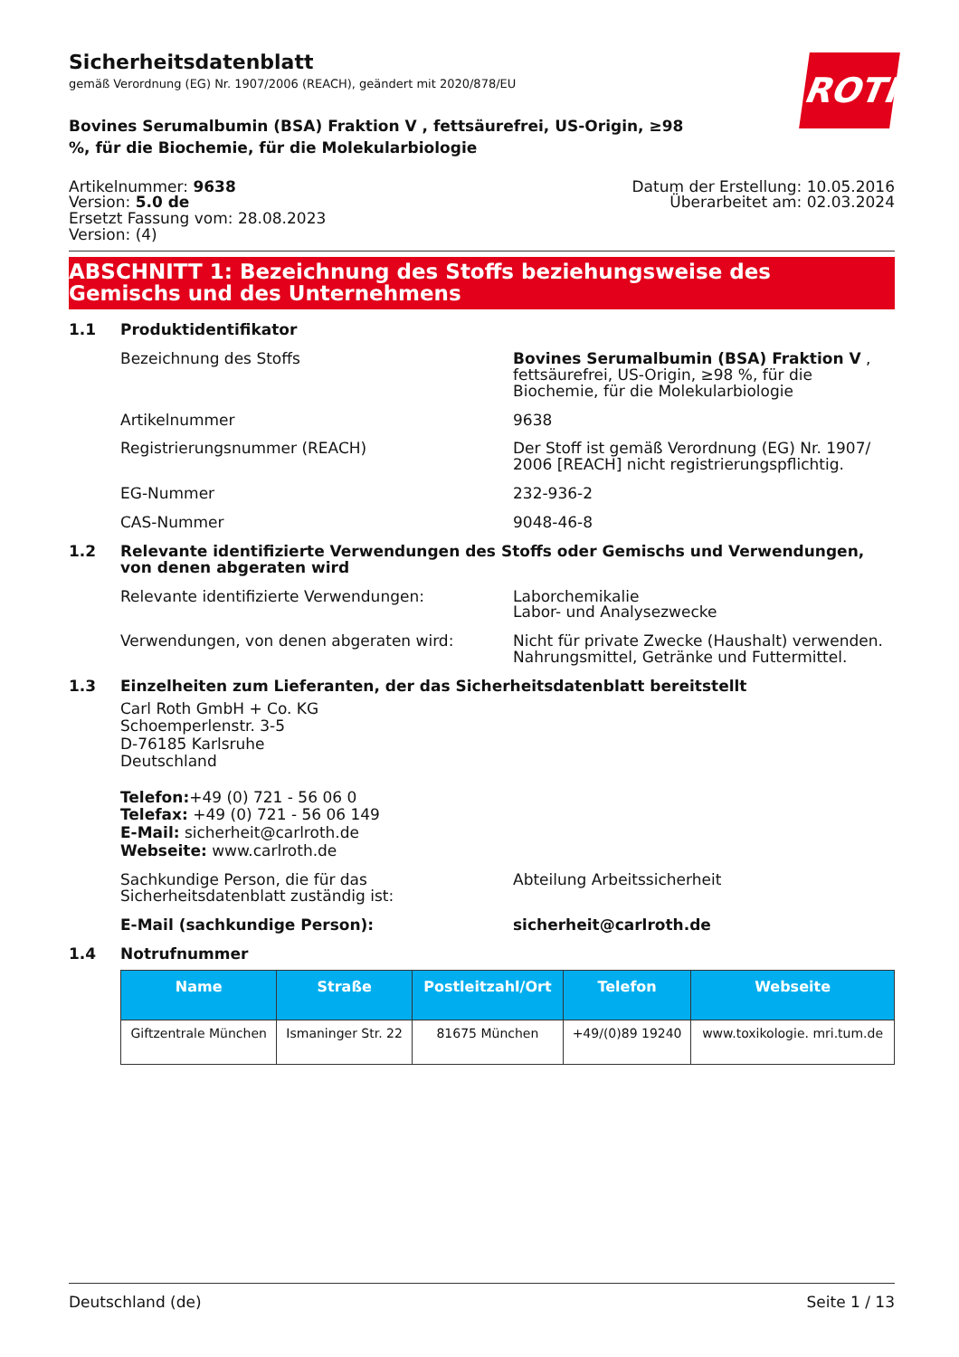ROTH
Sicherheitsdatenblatt
gemäß Verordnung (EG) Nr. 1907/2006 (REACH), geändert mit 2020/878/EU
Bovines Serumalbumin (BSA) Fraktion V , fettsäurefrei, US-Origin, ≥98 %, für die Biochemie, für die Molekularbiologie
Artikelnummer: 9638
Version: 5.0 de
Ersetzt Fassung vom: 28.08.2023
Version: (4)
Datum der Erstellung: 10.05.2016
Überarbeitet am: 02.03.2024
ABSCHNITT 1: Bezeichnung des Stoffs beziehungsweise des Gemischs und des Unternehmens
1.1 Produktidentifikator
Bezeichnung des Stoffs Bovines Serumalbumin (BSA) Fraktion V , fett­säurefrei, US-Origin, ≥98 %, für die Biochemie, für die Molekularbiologie
Artikelnummer 9638
Registrierungsnummer (REACH) Der Stoff ist gemäß Verordnung (EG) Nr. 1907/ 2006 [REACH] nicht registrierungspflichtig.
EG-Nummer 232-936-2
CAS-Nummer 9048-46-8
1.2 Relevante identifizierte Verwendungen des Stoffs oder Gemischs und Verwendungen, von denen abgeraten wird
Relevante identifizierte Verwendungen: Laborchemikalie
Labor- und Analysezwecke
Verwendungen, von denen abgeraten wird: Nicht für private Zwecke (Haushalt) verwenden.
Nahrungsmittel, Getränke und Futtermittel.
1.3 Einzelheiten zum Lieferanten, der das Sicherheitsdatenblatt bereitstellt
Carl Roth GmbH + Co. KG
Schoemperlenstr. 3-5
D-76185 Karlsruhe
Deutschland
Telefon:+49 (0) 721 - 56 06 0
Telefax: +49 (0) 721 - 56 06 149
E-Mail: sicherheit@carlroth.de
Webseite: www.carlroth.de
Sachkundige Person, die für das Sicherheitsdatenblatt zuständig ist:
Abteilung Arbeitssicherheit
E-Mail (sachkundige Person): sicherheit@carlroth.de
1.4 Notrufnummer
| Name | Straße | Postleit­zahl/Ort | Telefon | Webseite |
| --- | --- | --- | --- | --- |
| Giftzentrale München | Ismaninger Str. 22 | 81675 Mün­chen | +49/(0)89 19240 | www.toxikologie. mri.tum.de |
Deutschland (de) Seite 1 / 13